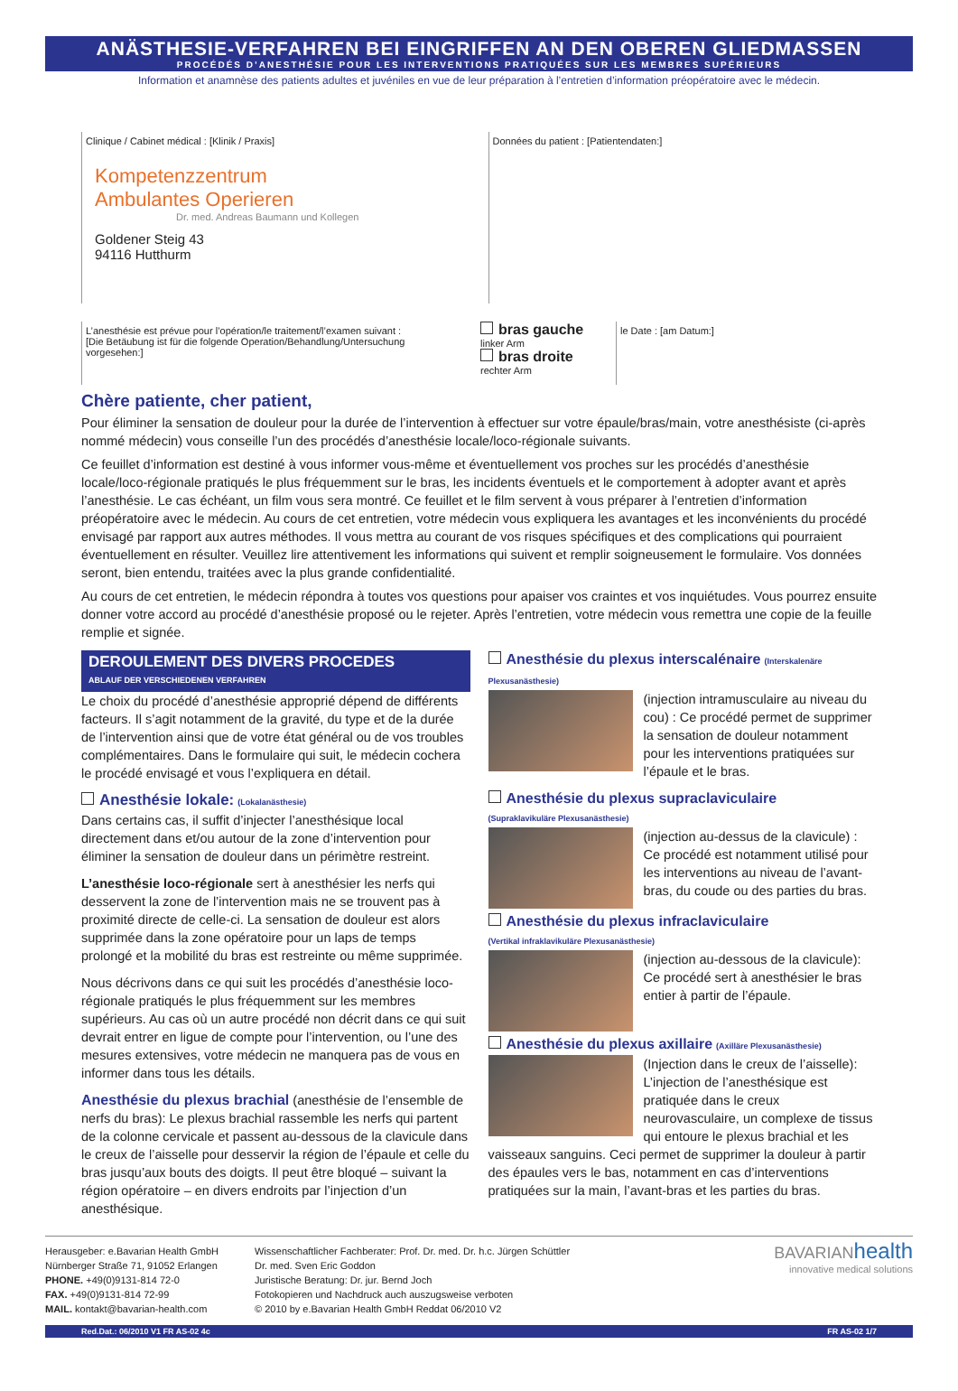ANÄSTHESIE-VERFAHREN BEI EINGRIFFEN AN DEN OBEREN GLIEDMASSEN
PROCÉDÉS D’ANESTHÉSIE POUR LES INTERVENTIONS PRATIQUÉES SUR LES MEMBRES SUPÉRIEURS
Information et anamnèse des patients adultes et juvéniles en vue de leur préparation à l’entretien d’information préopératoire avec le médecin.
Clinique / Cabinet médical : [Klinik / Praxis]
Kompetenzzentrum
Ambulantes Operieren
Dr. med. Andreas Baumann und Kollegen
Goldener Steig 43
94116 Hutthurm
Données du patient : [Patientendaten:]
L’anesthésie est prévue pour l’opération/le traitement/l’examen suivant :
[Die Betäubung ist für die folgende Operation/Behandlung/Untersuchung vorgesehen:]
bras gauche
linker Arm
bras droite
rechter Arm
le Date : [am Datum:]
Chère patiente, cher patient,
Pour éliminer la sensation de douleur pour la durée de l’intervention à effectuer sur votre épaule/bras/main, votre anesthésiste (ci-après nommé médecin) vous conseille l’un des procédés d’anesthésie locale/loco-régionale suivants.
Ce feuillet d’information est destiné à vous informer vous-même et éventuellement vos proches sur les procédés d’anesthésie locale/loco-régionale pratiqués le plus fréquemment sur le bras, les incidents éventuels et le comportement à adopter avant et après l’anesthésie. Le cas échéant, un film vous sera montré. Ce feuillet et le film servent à vous préparer à l’entretien d’information préopératoire avec le médecin. Au cours de cet entretien, votre médecin vous expliquera les avantages et les inconvénients du procédé envisagé par rapport aux autres méthodes. Il vous mettra au courant de vos risques spécifiques et des complications qui pourraient éventuellement en résulter. Veuillez lire attentivement les informations qui suivent et remplir soigneusement le formulaire. Vos données seront, bien entendu, traitées avec la plus grande confidentialité.
Au cours de cet entretien, le médecin répondra à toutes vos questions pour apaiser vos craintes et vos inquiétudes. Vous pourrez ensuite donner votre accord au procédé d’anesthésie proposé ou le rejeter. Après l’entretien, votre médecin vous remettra une copie de la feuille remplie et signée.
DEROULEMENT DES DIVERS PROCEDES
ABLAUF DER VERSCHIEDENEN VERFAHREN
Le choix du procédé d’anesthésie approprié dépend de différents facteurs. Il s’agit notamment de la gravité, du type et de la durée de l’intervention ainsi que de votre état général ou de vos troubles complémentaires. Dans le formulaire qui suit, le médecin cochera le procédé envisagé et vous l’expliquera en détail.
Anesthésie lokale: (Lokalanästhesie)
Dans certains cas, il suffit d’injecter l’anesthésique local directement dans et/ou autour de la zone d’intervention pour éliminer la sensation de douleur dans un périmètre restreint.
L’anesthésie loco-régionale sert à anesthésier les nerfs qui desservent la zone de l’intervention mais ne se trouvent pas à proximité directe de celle-ci. La sensation de douleur est alors supprimée dans la zone opératoire pour un laps de temps prolongé et la mobilité du bras est restreinte ou même supprimée.
Nous décrivons dans ce qui suit les procédés d’anesthésie loco-régionale pratiqués le plus fréquemment sur les membres supérieurs. Au cas où un autre procédé non décrit dans ce qui suit devrait entrer en ligue de compte pour l’intervention, ou l’une des mesures extensives, votre médecin ne manquera pas de vous en informer dans tous les détails.
Anesthésie du plexus brachial (anesthésie de l’ensemble de nerfs du bras): Le plexus brachial rassemble les nerfs qui partent de la colonne cervicale et passent au-dessous de la clavicule dans le creux de l’aisselle pour desservir la région de l’épaule et celle du bras jusqu’aux bouts des doigts. Il peut être bloqué – suivant la région opératoire – en divers endroits par l’injection d’un anesthésique.
Anesthésie du plexus interscalénaire (Interskalenäre Plexusanästhesie)
(injection intramusculaire au niveau du cou) : Ce procédé permet de supprimer la sensation de douleur notamment pour les interventions pratiquées sur l’épaule et le bras.
Anesthésie du plexus supraclaviculaire
(Supraklavikuläre Plexusanästhesie)
(injection au-dessus de la clavicule) : Ce procédé est notamment utilisé pour les interventions au niveau de l’avant-bras, du coude ou des parties du bras.
Anesthésie du plexus infraclaviculaire
(Vertikal infraklavikuläre Plexusanästhesie)
(injection au-dessous de la clavicule): Ce procédé sert à anesthésier le bras entier à partir de l’épaule.
Anesthésie du plexus axillaire (Axilläre Plexusanästhesie)
(Injection dans le creux de l’aisselle): L’injection de l’anesthésique est pratiquée dans le creux neurovasculaire, un complexe de tissus qui entoure le plexus brachial et les vaisseaux sanguins. Ceci permet de supprimer la douleur à partir des épaules vers le bas, notamment en cas d’interventions pratiquées sur la main, l’avant-bras et les parties du bras.
Herausgeber: e.Bavarian Health GmbH
Nürnberger Straße 71, 91052 Erlangen
PHONE. +49(0)9131-814 72-0
FAX. +49(0)9131-814 72-99
MAIL. kontakt@bavarian-health.com
Wissenschaftlicher Fachberater: Prof. Dr. med. Dr. h.c. Jürgen Schüttler
Dr. med. Sven Eric Goddon
Juristische Beratung: Dr. jur. Bernd Joch
Fotokopieren und Nachdruck auch auszugsweise verboten
© 2010 by e.Bavarian Health GmbH Reddat 06/2010 V2
BAVARIAN health
innovative medical solutions
Red.Dat.: 06/2010 V1 FR AS-02 4c FR AS-02 1/7